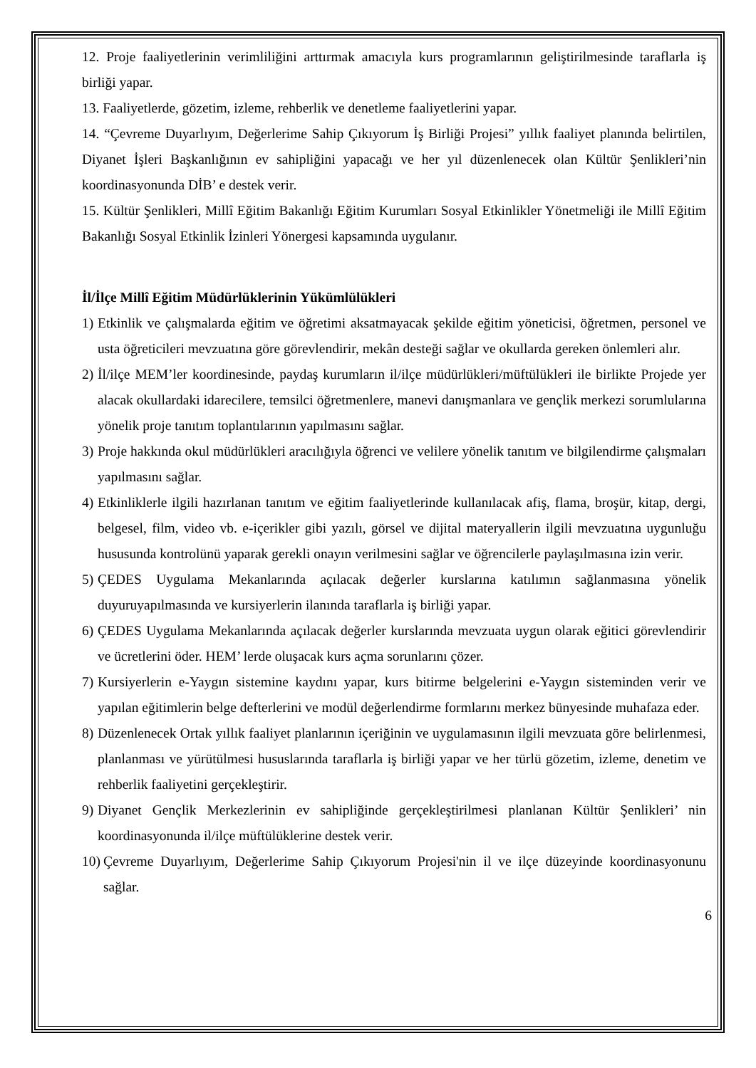12. Proje faaliyetlerinin verimliliğini arttırmak amacıyla kurs programlarının geliştirilmesinde taraflarla iş birliği yapar.
13. Faaliyetlerde, gözetim, izleme, rehberlik ve denetleme faaliyetlerini yapar.
14. “Çevreme Duyarlıyım, Değerlerime Sahip Çıkıyorum İş Birliği Projesi” yıllık faaliyet planında belirtilen, Diyanet İşleri Başkanlığının ev sahipliğini yapacağı ve her yıl düzenlenecek olan Kültür Şenlikleri’nin koordinasyonunda DİB’ e destek verir.
15. Kültür Şenlikleri, Millî Eğitim Bakanlığı Eğitim Kurumları Sosyal Etkinlikler Yönetmeliği ile Millî Eğitim Bakanlığı Sosyal Etkinlik İzinleri Yönergesi kapsamında uygulanır.
İl/İlçe Millî Eğitim Müdürlüklerinin Yükümlülükleri
1) Etkinlik ve çalışmalarda eğitim ve öğretimi aksatmayacak şekilde eğitim yöneticisi, öğretmen, personel ve usta öğreticileri mevzuatına göre görevlendirir, mekân desteği sağlar ve okullarda gereken önlemleri alır.
2) İl/ilçe MEM’ler koordinesinde, paydaş kurumların il/ilçe müdürlükleri/müftülükleri ile birlikte Projede yer alacak okullardaki idarecilere, temsilci öğretmenlere, manevi danışmanlara ve gençlik merkezi sorumlularına yönelik proje tanıtım toplantılarının yapılmasını sağlar.
3) Proje hakkında okul müdürlükleri aracılığıyla öğrenci ve velilere yönelik tanıtım ve bilgilendirme çalışmaları yapılmasını sağlar.
4) Etkinliklerle ilgili hazırlanan tanıtım ve eğitim faaliyetlerinde kullanılacak afiş, flama, broşür, kitap, dergi, belgesel, film, video vb. e-içerikler gibi yazılı, görsel ve dijital materyallerin ilgili mevzuatına uygunluğu hususunda kontrolünü yaparak gerekli onayın verilmesini sağlar ve öğrencilerle paylaşılmasına izin verir.
5) ÇEDES Uygulama Mekanlarında açılacak değerler kurslarına katılımın sağlanmasına yönelik duyuruyapılmasında ve kursiyerlerin ilanında taraflarla iş birliği yapar.
6) ÇEDES Uygulama Mekanlarında açılacak değerler kurslarında mevzuata uygun olarak eğitici görevlendirir ve ücretlerini öder. HEM’ lerde oluşacak kurs açma sorunlarını çözer.
7) Kursiyerlerin e-Yaygın sistemine kaydını yapar, kurs bitirme belgelerini e-Yaygın sisteminden verir ve yapılan eğitimlerin belge defterlerini ve modül değerlendirme formlarını merkez bünyesinde muhafaza eder.
8) Düzenlenecek Ortak yıllık faaliyet planlarının içeriğinin ve uygulamasının ilgili mevzuata göre belirlenmesi, planlanması ve yürütülmesi hususlarında taraflarla iş birliği yapar ve her türlü gözetim, izleme, denetim ve rehberlik faaliyetini gerçekleştirir.
9) Diyanet Gençlik Merkezlerinin ev sahipliğinde gerçekleştirilmesi planlanan Kültür Şenlikleri’ nin koordinasyonunda il/ilçe müftülüklerine destek verir.
10) Çevreme Duyarlıyım, Değerlerime Sahip Çıkıyorum Projesi'nin il ve ilçe düzeyinde koordinasyonunu sağlar.
6